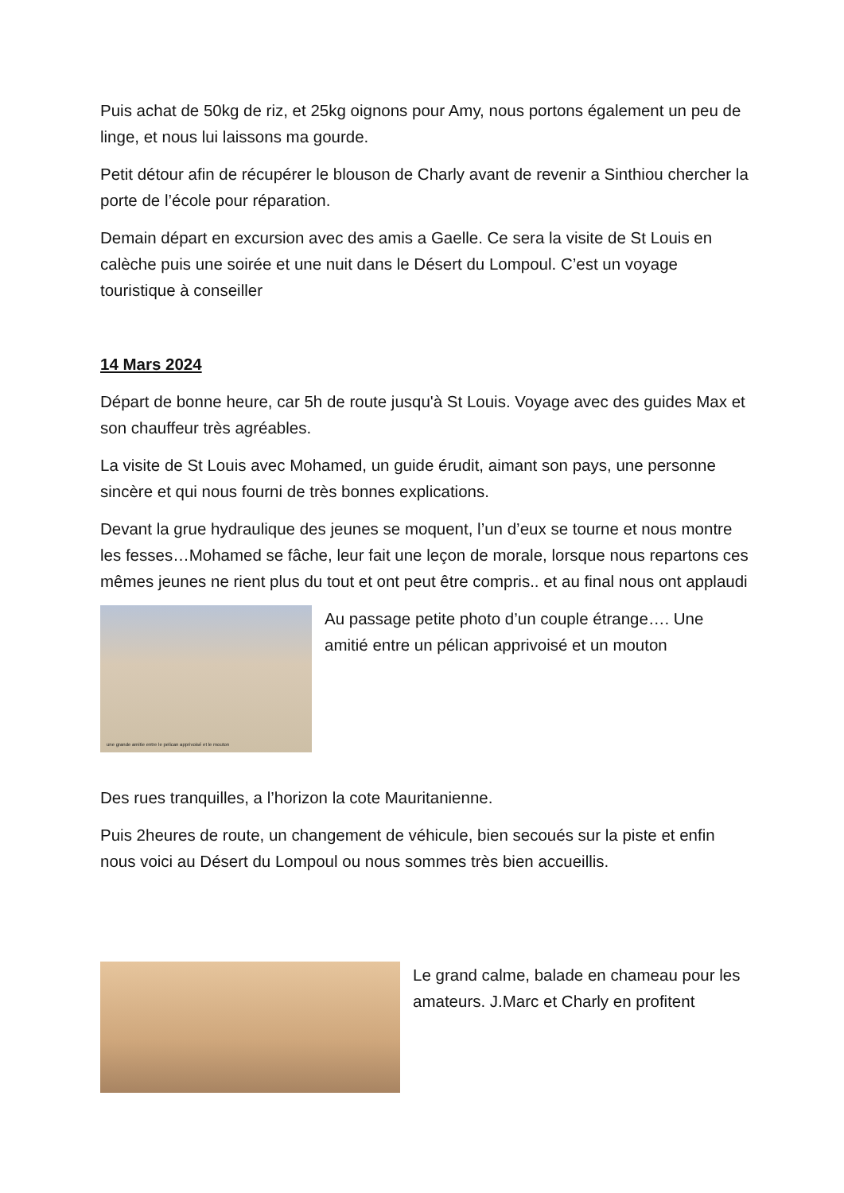Puis achat de 50kg de riz, et 25kg oignons pour Amy, nous portons également un peu de linge, et nous lui laissons ma gourde.
Petit détour afin de récupérer le blouson de Charly avant de revenir a Sinthiou chercher la porte de l’école pour réparation.
Demain départ en excursion avec des amis a Gaelle. Ce sera la visite de St Louis en calèche puis une soirée et une nuit dans le Désert du Lompoul. C’est un voyage touristique à conseiller
14 Mars 2024
Départ de bonne heure, car 5h de route jusqu'à St Louis. Voyage avec des guides Max et son chauffeur très agréables.
La visite de St Louis avec Mohamed, un guide érudit, aimant son pays, une personne sincère et qui nous fourni de très bonnes explications.
Devant la grue hydraulique des jeunes se moquent, l’un d’eux se tourne et nous montre les fesses…Mohamed se fâche, leur fait une leçon de morale, lorsque nous repartons ces mêmes jeunes ne rient plus du tout et ont peut être compris.. et au final nous ont applaudi
une grande amitie entre le pelican apprivoisé et le mouton
Au passage petite photo d’un couple étrange…. Une amitié entre un pélican apprivoisé et un mouton
Des rues tranquilles, a l’horizon la cote Mauritanienne.
Puis 2heures de route, un changement de véhicule, bien secoués sur la piste et enfin nous voici au Désert du Lompoul ou nous sommes très bien accueillis.
Le grand calme, balade en chameau pour les amateurs. J.Marc et Charly en profitent